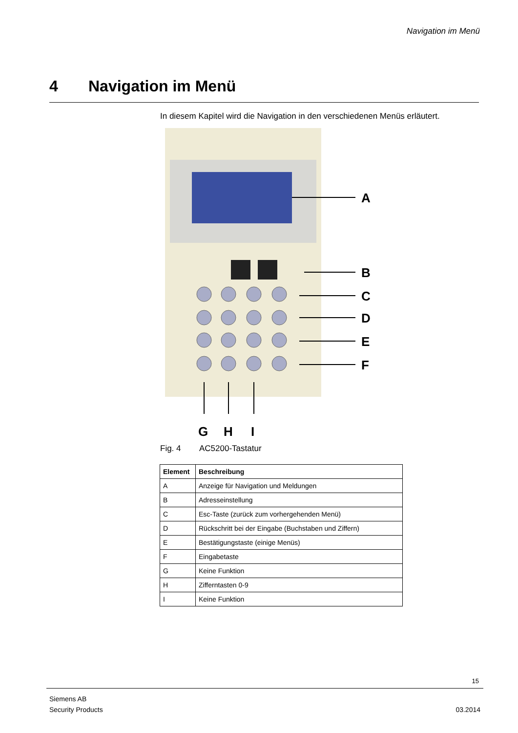Navigation im Menü
4 Navigation im Menü
In diesem Kapitel wird die Navigation in den verschiedenen Menüs erläutert.
A
B
C
D
E
F
G
H
I
Fig. 4 AC5200-Tastatur
| Element | Beschreibung |
| --- | --- |
| A | Anzeige für Navigation und Meldungen |
| B | Adresseinstellung |
| C | Esc-Taste (zurück zum vorhergehenden Menü) |
| D | Rückschritt bei der Eingabe (Buchstaben und Ziffern) |
| E | Bestätigungstaste (einige Menüs) |
| F | Eingabetaste |
| G | Keine Funktion |
| H | Zifferntasten 0-9 |
| I | Keine Funktion |
15
Siemens AB
Security Products
03.2014